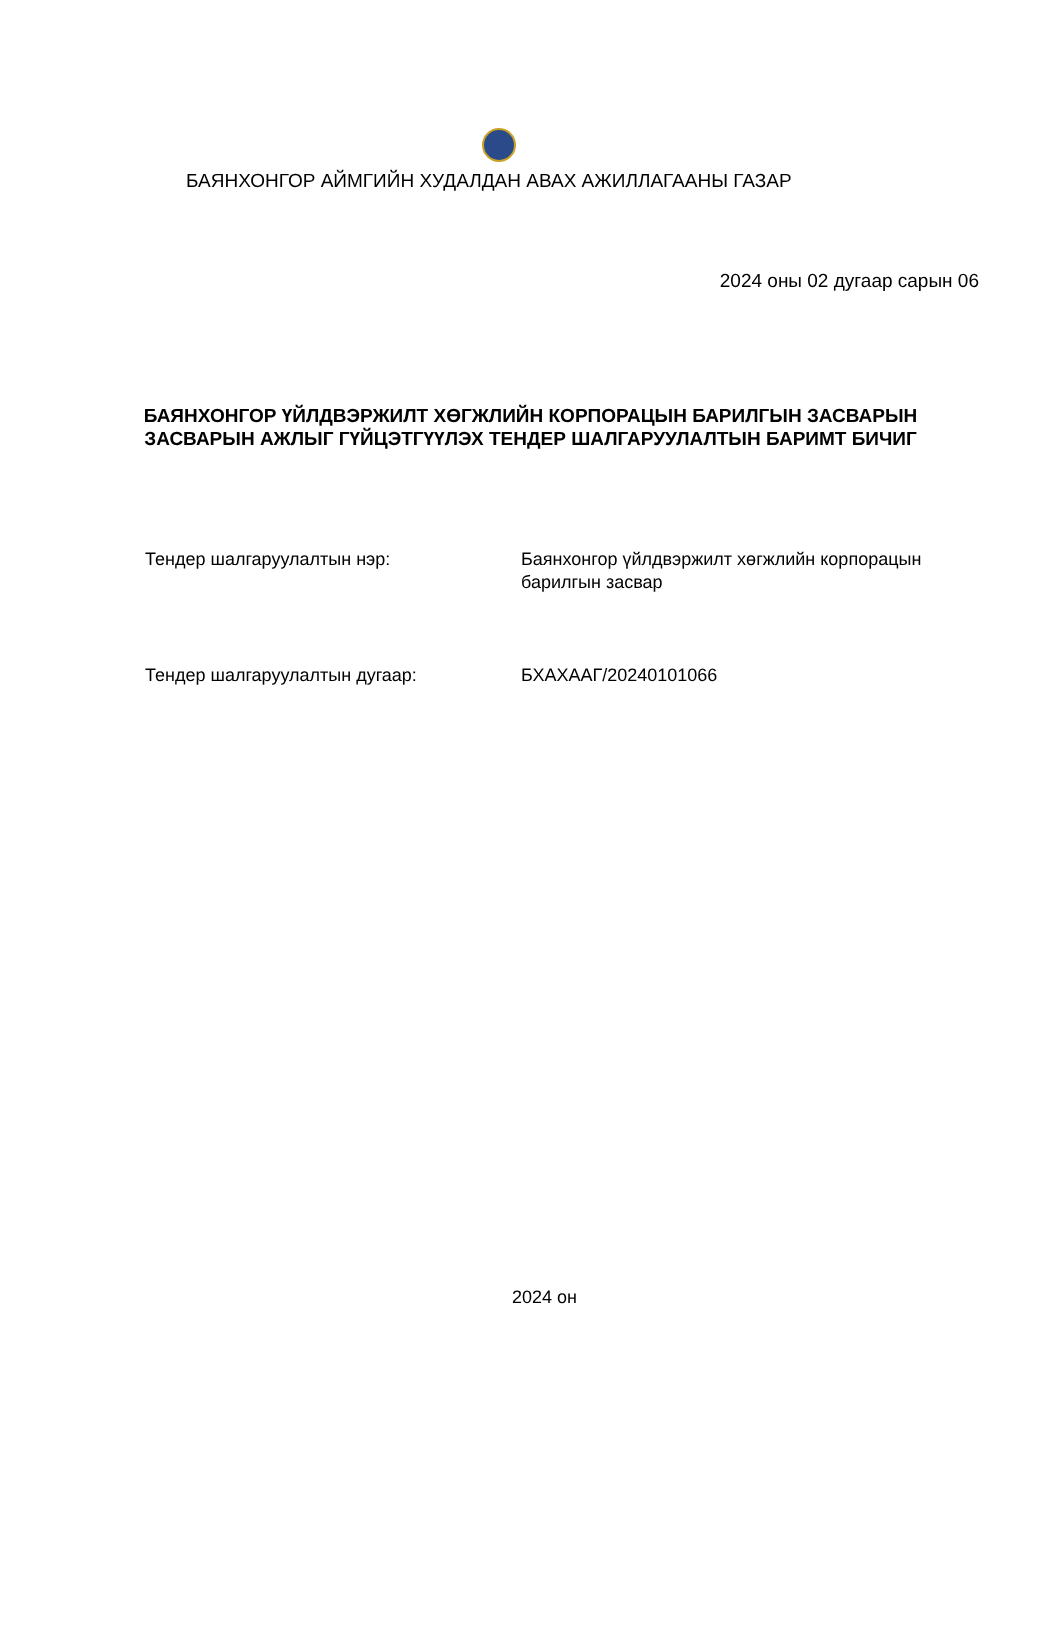БАЯНХОНГОР АЙМГИЙН ХУДАЛДАН АВАХ АЖИЛЛАГААНЫ ГАЗАР
2024 оны 02 дугаар сарын 06
БАЯНХОНГОР ҮЙЛДВЭРЖИЛТ ХӨГЖЛИЙН КОРПОРАЦЫН БАРИЛГЫН ЗАСВАРЫН
ЗАСВАРЫН АЖЛЫГ ГҮЙЦЭТГҮҮЛЭХ ТЕНДЕР ШАЛГАРУУЛАЛТЫН БАРИМТ БИЧИГ
Тендер шалгаруулалтын нэр: Баянхонгор үйлдвэржилт хөгжлийн корпорацын барилгын засвар
Тендер шалгаруулалтын дугаар: БХАХААГ/20240101066
2024 он